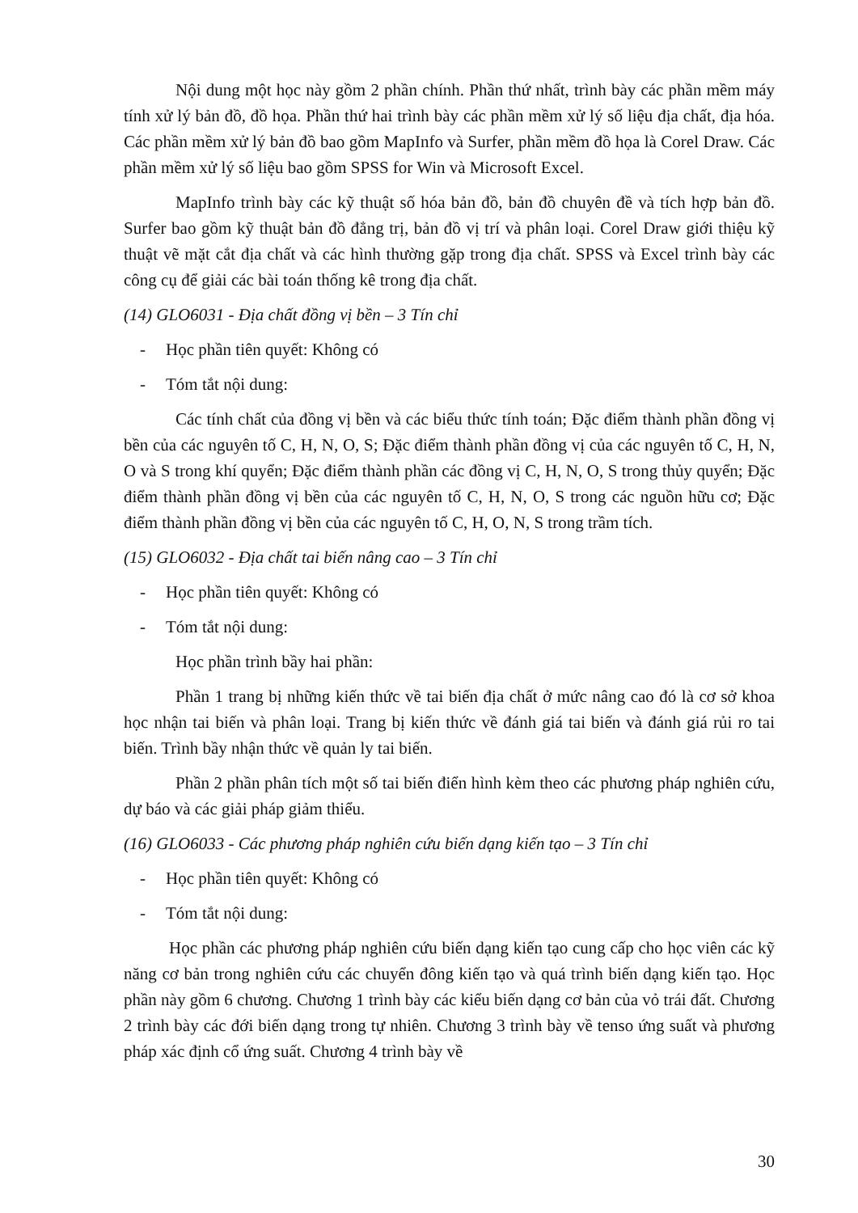Nội dung một học này gồm 2 phần chính. Phần thứ nhất, trình bày các phần mềm máy tính xử lý bản đồ, đồ họa. Phần thứ hai trình bày các phần mềm xử lý số liệu địa chất, địa hóa. Các phần mềm xử lý bản đồ bao gồm MapInfo và Surfer, phần mềm đồ họa là Corel Draw. Các phần mềm xử lý số liệu bao gồm SPSS for Win và Microsoft Excel.
MapInfo trình bày các kỹ thuật số hóa bản đồ, bản đồ chuyên đề và tích hợp bản đồ. Surfer bao gồm kỹ thuật bản đồ đẳng trị, bản đồ vị trí và phân loại. Corel Draw giới thiệu kỹ thuật vẽ mặt cắt địa chất và các hình thường gặp trong địa chất. SPSS và Excel trình bày các công cụ để giải các bài toán thống kê trong địa chất.
(14) GLO6031 - Địa chất đồng vị bền – 3 Tín chỉ
- Học phần tiên quyết: Không có
- Tóm tắt nội dung:
Các tính chất của đồng vị bền và các biểu thức tính toán; Đặc điểm thành phần đồng vị bền của các nguyên tố C, H, N, O, S; Đặc điểm thành phần đồng vị của các nguyên tố C, H, N, O và S trong khí quyển; Đặc điểm thành phần các đồng vị C, H, N, O, S trong thủy quyển; Đặc điểm thành phần đồng vị bền của các nguyên tố C, H, N, O, S trong các nguồn hữu cơ; Đặc điểm thành phần đồng vị bền của các nguyên tố C, H, O, N, S trong trầm tích.
(15) GLO6032 - Địa chất tai biến nâng cao – 3 Tín chỉ
- Học phần tiên quyết: Không có
- Tóm tắt nội dung:
Học phần trình bầy hai phần:
Phần 1 trang bị những kiến thức về tai biến địa chất ở mức nâng cao đó là cơ sở khoa học nhận tai biến và phân loại. Trang bị kiến thức về đánh giá tai biến và đánh giá rủi ro tai biến. Trình bầy nhận thức về quản ly tai biến.
Phần 2 phần phân tích một số tai biến điển hình kèm theo các phương pháp nghiên cứu, dự báo và các giải pháp giảm thiểu.
(16) GLO6033 - Các phương pháp nghiên cứu biến dạng kiến tạo – 3 Tín chỉ
- Học phần tiên quyết: Không có
- Tóm tắt nội dung:
Học phần các phương pháp nghiên cứu biến dạng kiến tạo cung cấp cho học viên các kỹ năng cơ bản trong nghiên cứu các chuyển đông kiến tạo và quá trình biến dạng kiến tạo. Học phần này gồm 6 chương. Chương 1 trình bày các kiểu biến dạng cơ bản của vỏ trái đất. Chương 2 trình bày các đới biến dạng trong tự nhiên. Chương 3 trình bày về tenso ứng suất và phương pháp xác định cổ ứng suất. Chương 4 trình bày về
30